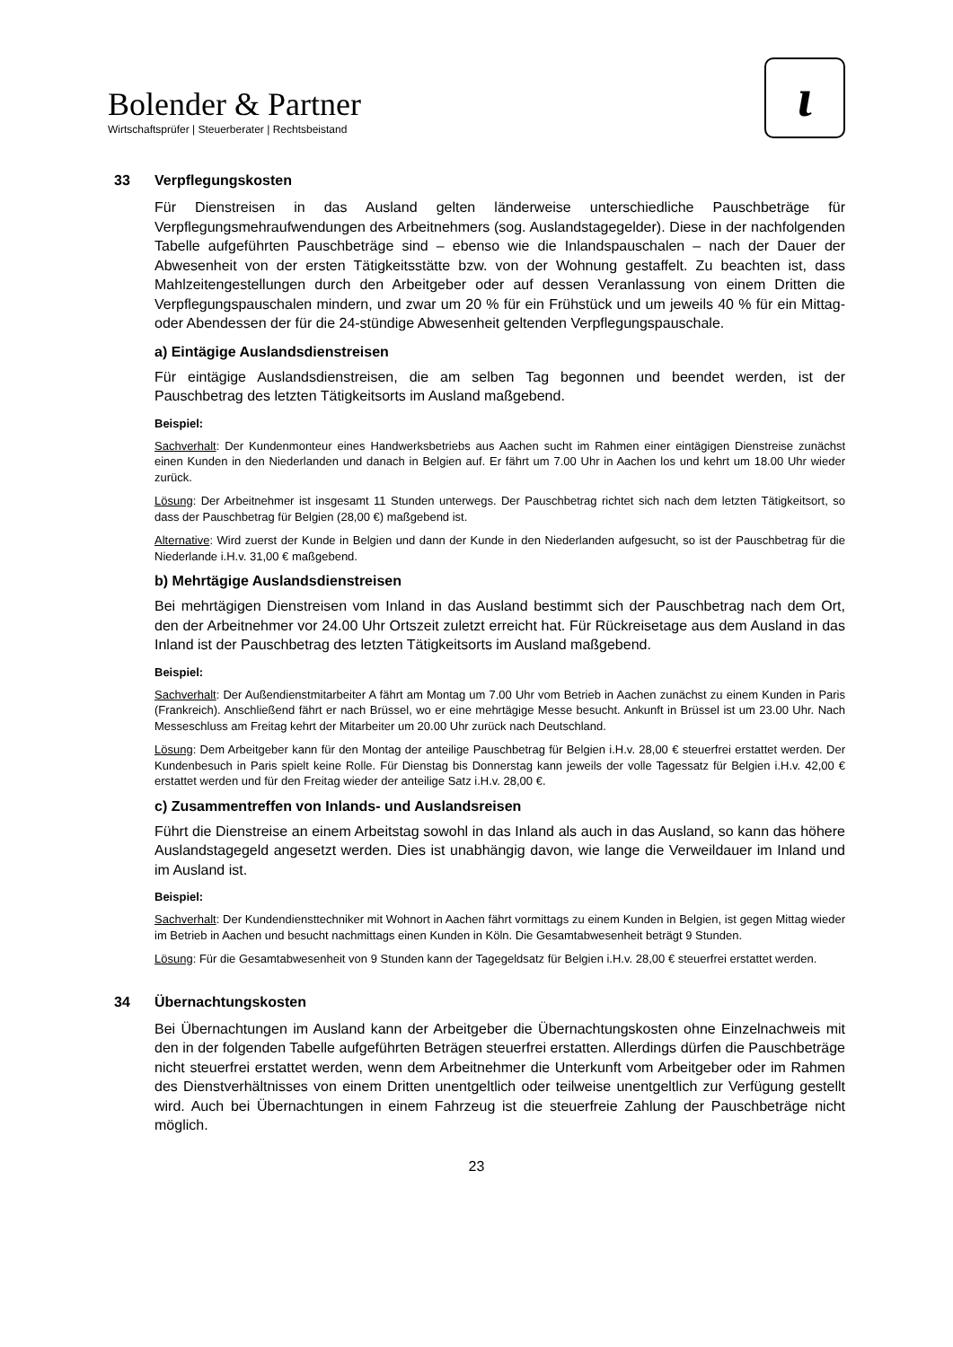Bolender & Partner
Wirtschaftsprüfer | Steuerberater | Rechtsbeistand
ɩ
33 Verpflegungskosten
Für Dienstreisen in das Ausland gelten länderweise unterschiedliche Pauschbeträge für Verpflegungsmehraufwendungen des Arbeitnehmers (sog. Auslandstagegelder). Diese in der nachfolgenden Tabelle aufgeführten Pauschbeträge sind – ebenso wie die Inlandspauschalen – nach der Dauer der Abwesenheit von der ersten Tätigkeitsstätte bzw. von der Wohnung gestaffelt. Zu beachten ist, dass Mahlzeitengestellungen durch den Arbeitgeber oder auf dessen Veranlassung von einem Dritten die Verpflegungspauschalen mindern, und zwar um 20 % für ein Frühstück und um jeweils 40 % für ein Mittag- oder Abendessen der für die 24-stündige Abwesenheit geltenden Verpflegungspauschale.
a) Eintägige Auslandsdienstreisen
Für eintägige Auslandsdienstreisen, die am selben Tag begonnen und beendet werden, ist der Pauschbetrag des letzten Tätigkeitsorts im Ausland maßgebend.
Beispiel:
Sachverhalt: Der Kundenmonteur eines Handwerksbetriebs aus Aachen sucht im Rahmen einer eintägigen Dienstreise zunächst einen Kunden in den Niederlanden und danach in Belgien auf. Er fährt um 7.00 Uhr in Aachen los und kehrt um 18.00 Uhr wieder zurück.
Lösung: Der Arbeitnehmer ist insgesamt 11 Stunden unterwegs. Der Pauschbetrag richtet sich nach dem letzten Tätigkeitsort, so dass der Pauschbetrag für Belgien (28,00 €) maßgebend ist.
Alternative: Wird zuerst der Kunde in Belgien und dann der Kunde in den Niederlanden aufgesucht, so ist der Pauschbetrag für die Niederlande i.H.v. 31,00 € maßgebend.
b) Mehrtägige Auslandsdienstreisen
Bei mehrtägigen Dienstreisen vom Inland in das Ausland bestimmt sich der Pauschbetrag nach dem Ort, den der Arbeitnehmer vor 24.00 Uhr Ortszeit zuletzt erreicht hat. Für Rückreisetage aus dem Ausland in das Inland ist der Pauschbetrag des letzten Tätigkeitsorts im Ausland maßgebend.
Beispiel:
Sachverhalt: Der Außendienstmitarbeiter A fährt am Montag um 7.00 Uhr vom Betrieb in Aachen zunächst zu einem Kunden in Paris (Frankreich). Anschließend fährt er nach Brüssel, wo er eine mehrtägige Messe besucht. Ankunft in Brüssel ist um 23.00 Uhr. Nach Messeschluss am Freitag kehrt der Mitarbeiter um 20.00 Uhr zurück nach Deutschland.
Lösung: Dem Arbeitgeber kann für den Montag der anteilige Pauschbetrag für Belgien i.H.v. 28,00 € steuerfrei erstattet werden. Der Kundenbesuch in Paris spielt keine Rolle. Für Dienstag bis Donnerstag kann jeweils der volle Tagessatz für Belgien i.H.v. 42,00 € erstattet werden und für den Freitag wieder der anteilige Satz i.H.v. 28,00 €.
c) Zusammentreffen von Inlands- und Auslandsreisen
Führt die Dienstreise an einem Arbeitstag sowohl in das Inland als auch in das Ausland, so kann das höhere Auslandstagegeld angesetzt werden. Dies ist unabhängig davon, wie lange die Verweildauer im Inland und im Ausland ist.
Beispiel:
Sachverhalt: Der Kundendiensttechniker mit Wohnort in Aachen fährt vormittags zu einem Kunden in Belgien, ist gegen Mittag wieder im Betrieb in Aachen und besucht nachmittags einen Kunden in Köln. Die Gesamtabwesenheit beträgt 9 Stunden.
Lösung: Für die Gesamtabwesenheit von 9 Stunden kann der Tagegeldsatz für Belgien i.H.v. 28,00 € steuerfrei erstattet werden.
34 Übernachtungskosten
Bei Übernachtungen im Ausland kann der Arbeitgeber die Übernachtungskosten ohne Einzelnachweis mit den in der folgenden Tabelle aufgeführten Beträgen steuerfrei erstatten. Allerdings dürfen die Pauschbeträge nicht steuerfrei erstattet werden, wenn dem Arbeitnehmer die Unterkunft vom Arbeitgeber oder im Rahmen des Dienstverhältnisses von einem Dritten unentgeltlich oder teilweise unentgeltlich zur Verfügung gestellt wird. Auch bei Übernachtungen in einem Fahrzeug ist die steuerfreie Zahlung der Pauschbeträge nicht möglich.
23